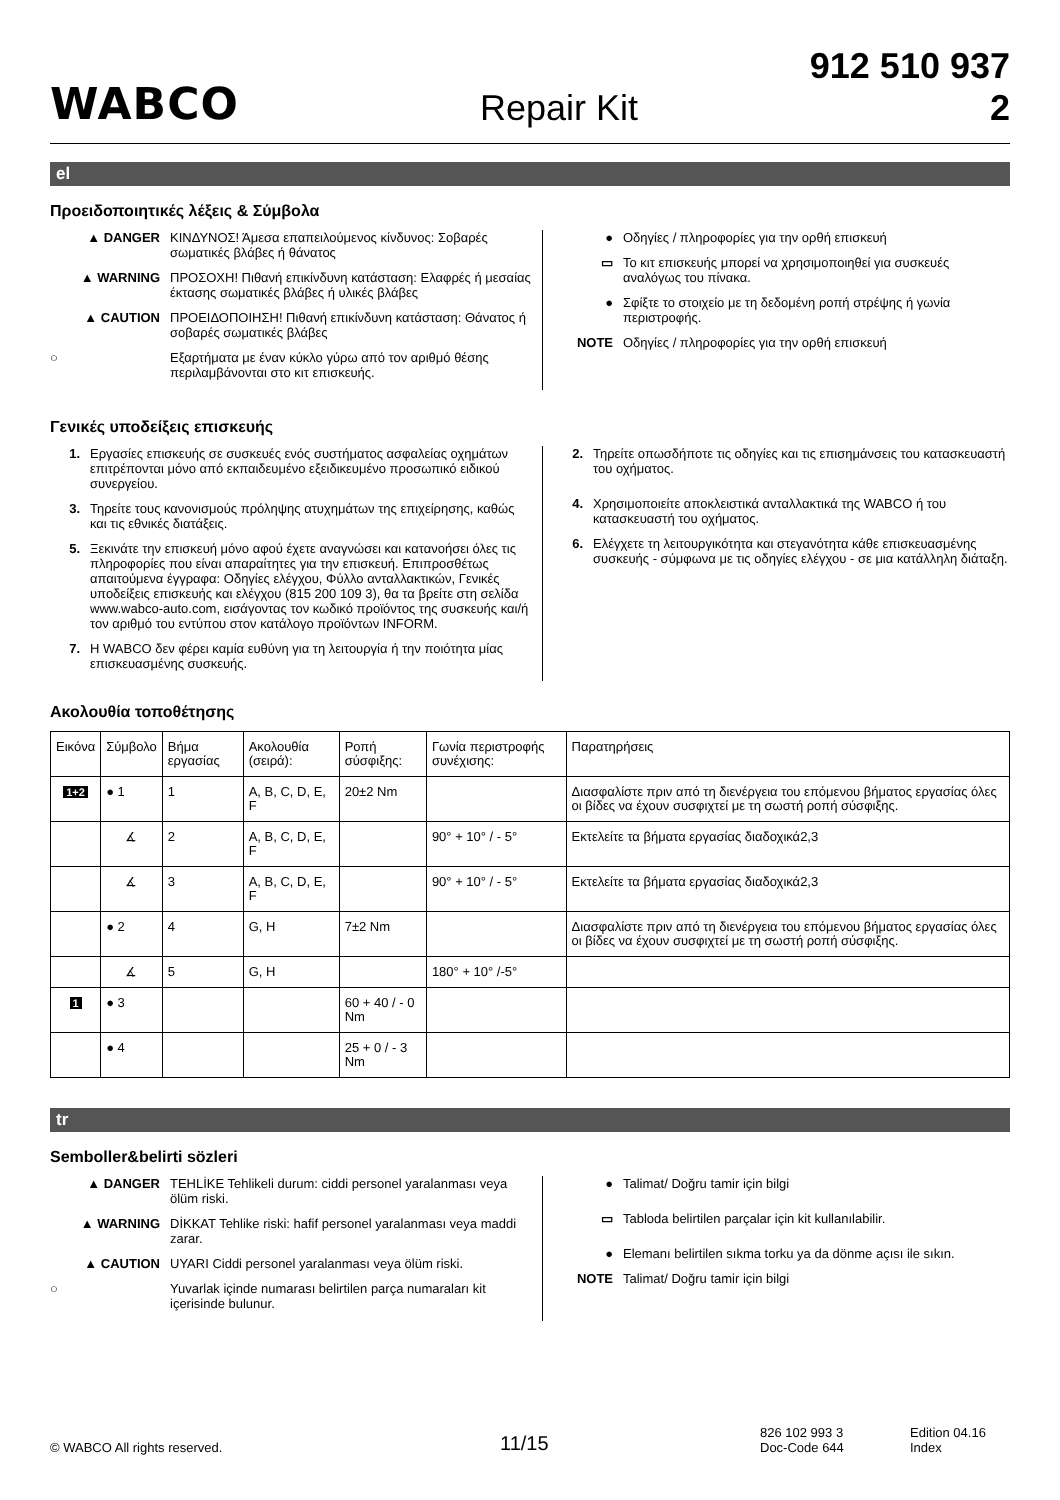WABCO
Repair Kit
912 510 937 2
el
Προειδοποιητικές λέξεις & Σύμβολα
▲ DANGER ΚΙΝΔΥΝΟΣ! Άμεσα επαπειλούμενος κίνδυνος: Σοβαρές σωματικές βλάβες ή θάνατος
▲ WARNING ΠΡΟΣΟΧΗ! Πιθανή επικίνδυνη κατάσταση: Ελαφρές ή μεσαίας έκτασης σωματικές βλάβες ή υλικές βλάβες
▲ CAUTION ΠΡΟΕΙΔΟΠΟΙΗΣΗ! Πιθανή επικίνδυνη κατάσταση: Θάνατος ή σοβαρές σωματικές βλάβες
○ Εξαρτήματα με έναν κύκλο γύρω από τον αριθμό θέσης περιλαμβάνονται στο κιτ επισκευής.
● Οδηγίες / πληροφορίες για την ορθή επισκευή
▭ Το κιτ επισκευής μπορεί να χρησιμοποιηθεί για συσκευές αναλόγως του πίνακα.
● Σφίξτε το στοιχείο με τη δεδομένη ροπή στρέψης ή γωνία περιστροφής.
NOTE Οδηγίες / πληροφορίες για την ορθή επισκευή
Γενικές υποδείξεις επισκευής
1. Εργασίες επισκευής σε συσκευές ενός συστήματος ασφαλείας οχημάτων επιτρέπονται μόνο από εκπαιδευμένο εξειδικευμένο προσωπικό ειδικού συνεργείου.
3. Τηρείτε τους κανονισμούς πρόληψης ατυχημάτων της επιχείρησης, καθώς και τις εθνικές διατάξεις.
5. Ξεκινάτε την επισκευή μόνο αφού έχετε αναγνώσει και κατανοήσει όλες τις πληροφορίες που είναι απαραίτητες για την επισκευή. Επιπροσθέτως απαιτούμενα έγγραφα: Οδηγίες ελέγχου, Φύλλο ανταλλακτικών, Γενικές υποδείξεις επισκευής και ελέγχου (815 200 109 3), θα τα βρείτε στη σελίδα www.wabco-auto.com, εισάγοντας τον κωδικό προϊόντος της συσκευής και/ή τον αριθμό του εντύπου στον κατάλογο προϊόντων INFORM.
7. Η WABCO δεν φέρει καμία ευθύνη για τη λειτουργία ή την ποιότητα μίας επισκευασμένης συσκευής.
2. Τηρείτε οπωσδήποτε τις οδηγίες και τις επισημάνσεις του κατασκευαστή του οχήματος.
4. Χρησιμοποιείτε αποκλειστικά ανταλλακτικά της WABCO ή του κατασκευαστή του οχήματος.
6. Ελέγχετε τη λειτουργικότητα και στεγανότητα κάθε επισκευασμένης συσκευής - σύμφωνα με τις οδηγίες ελέγχου - σε μια κατάλληλη διάταξη.
Ακολουθία τοποθέτησης
| Εικόνα | Σύμβολο | Βήμα εργασίας | Ακολουθία (σειρά): | Ροπή σύσφιξης: | Γωνία περιστροφής συνέχισης: | Παρατηρήσεις |
| --- | --- | --- | --- | --- | --- | --- |
| 1+2 | ● 1 | 1 | A, B, C, D, E, F | 20±2 Nm | | Διασφαλίστε πριν από τη διενέργεια του επόμενου βήματος εργασίας όλες οι βίδες να έχουν συσφιχτεί με τη σωστή ροπή σύσφιξης. |
| | ∡ | 2 | A, B, C, D, E, F | | 90° + 10° / - 5° | Εκτελείτε τα βήματα εργασίας διαδοχικά2,3 |
| | ∡ | 3 | A, B, C, D, E, F | | 90° + 10° / - 5° | Εκτελείτε τα βήματα εργασίας διαδοχικά2,3 |
| | ● 2 | 4 | G, H | 7±2 Nm | | Διασφαλίστε πριν από τη διενέργεια του επόμενου βήματος εργασίας όλες οι βίδες να έχουν συσφιχτεί με τη σωστή ροπή σύσφιξης. |
| | ∡ | 5 | G, H | | 180° + 10° /-5° | |
| 1 | ● 3 | | | 60 + 40 / - 0 Nm | | |
| | ● 4 | | | 25 + 0 / - 3 Nm | | |
tr
Semboller&belirti sözleri
▲ DANGER TEHLİKE Tehlikeli durum: ciddi personel yaralanması veya ölüm riski.
▲ WARNING DİKKAT Tehlike riski: hafif personel yaralanması veya maddi zarar.
▲ CAUTION UYARI Ciddi personel yaralanması veya ölüm riski.
○ Yuvarlak içinde numarası belirtilen parça numaraları kit içerisinde bulunur.
● Talimat/ Doğru tamir için bilgi
▭ Tabloda belirtilen parçalar için kit kullanılabilir.
● Elemanı belirtilen sıkma torku ya da dönme açısı ile sıkın.
NOTE Talimat/ Doğru tamir için bilgi
© WABCO All rights reserved.
11/15
826 102 993 3
Doc-Code 644
Edition 04.16
Index